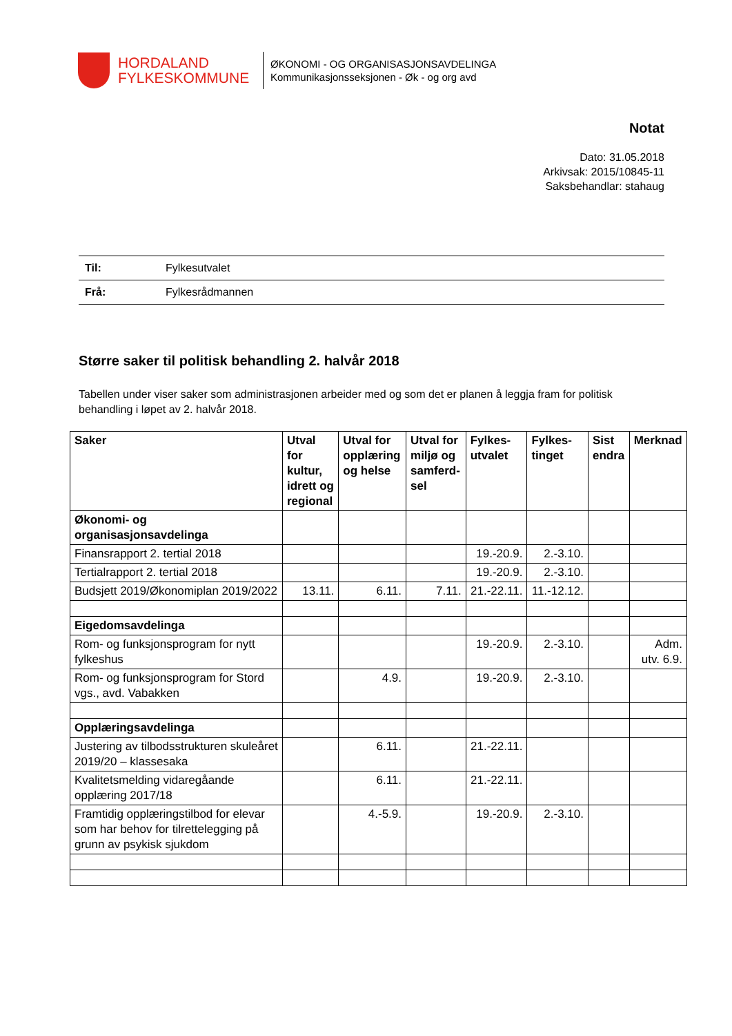HORDALAND
FYLKESKOMMUNE
ØKONOMI - OG ORGANISASJONSAVDELINGA
Kommunikasjonsseksjonen - Øk - og org avd
Notat
Dato: 31.05.2018
Arkivsak: 2015/10845-11
Saksbehandlar: stahaug
Til: Fylkesutvalet
Frå: Fylkesrådmannen
Større saker til politisk behandling 2. halvår 2018
Tabellen under viser saker som administrasjonen arbeider med og som det er planen å leggja fram for politisk behandling i løpet av 2. halvår 2018.
| Saker | Utval for kultur, idrett og regional | Utval for opplæring og helse | Utval for miljø og samferd-sel | Fylkes-utvalet | Fylkes-tinget | Sist endra | Merknad |
| --- | --- | --- | --- | --- | --- | --- | --- |
| Økonomi- og organisasjonsavdelinga | | | | | | | |
| Finansrapport 2. tertial 2018 | | | | 19.-20.9. | 2.-3.10. | | |
| Tertialrapport 2. tertial 2018 | | | | 19.-20.9. | 2.-3.10. | | |
| Budsjett 2019/Økonomiplan 2019/2022 | 13.11. | 6.11. | 7.11. | 21.-22.11. | 11.-12.12. | | |
| Eigedomsavdelinga | | | | | | | |
| Rom- og funksjonsprogram for nytt fylkeshus | | | | 19.-20.9. | 2.-3.10. | | Adm. utv. 6.9. |
| Rom- og funksjonsprogram for Stord vgs., avd. Vabakken | | 4.9. | | 19.-20.9. | 2.-3.10. | | |
| Opplæringsavdelinga | | | | | | | |
| Justering av tilbodsstrukturen skuleåret 2019/20 – klassesaka | | 6.11. | | 21.-22.11. | | | |
| Kvalitetsmelding vidaregåande opplæring 2017/18 | | 6.11. | | 21.-22.11. | | | |
| Framtidig opplæringstilbod for elevar som har behov for tilrettelegging på grunn av psykisk sjukdom | | 4.-5.9. | | 19.-20.9. | 2.-3.10. | | |